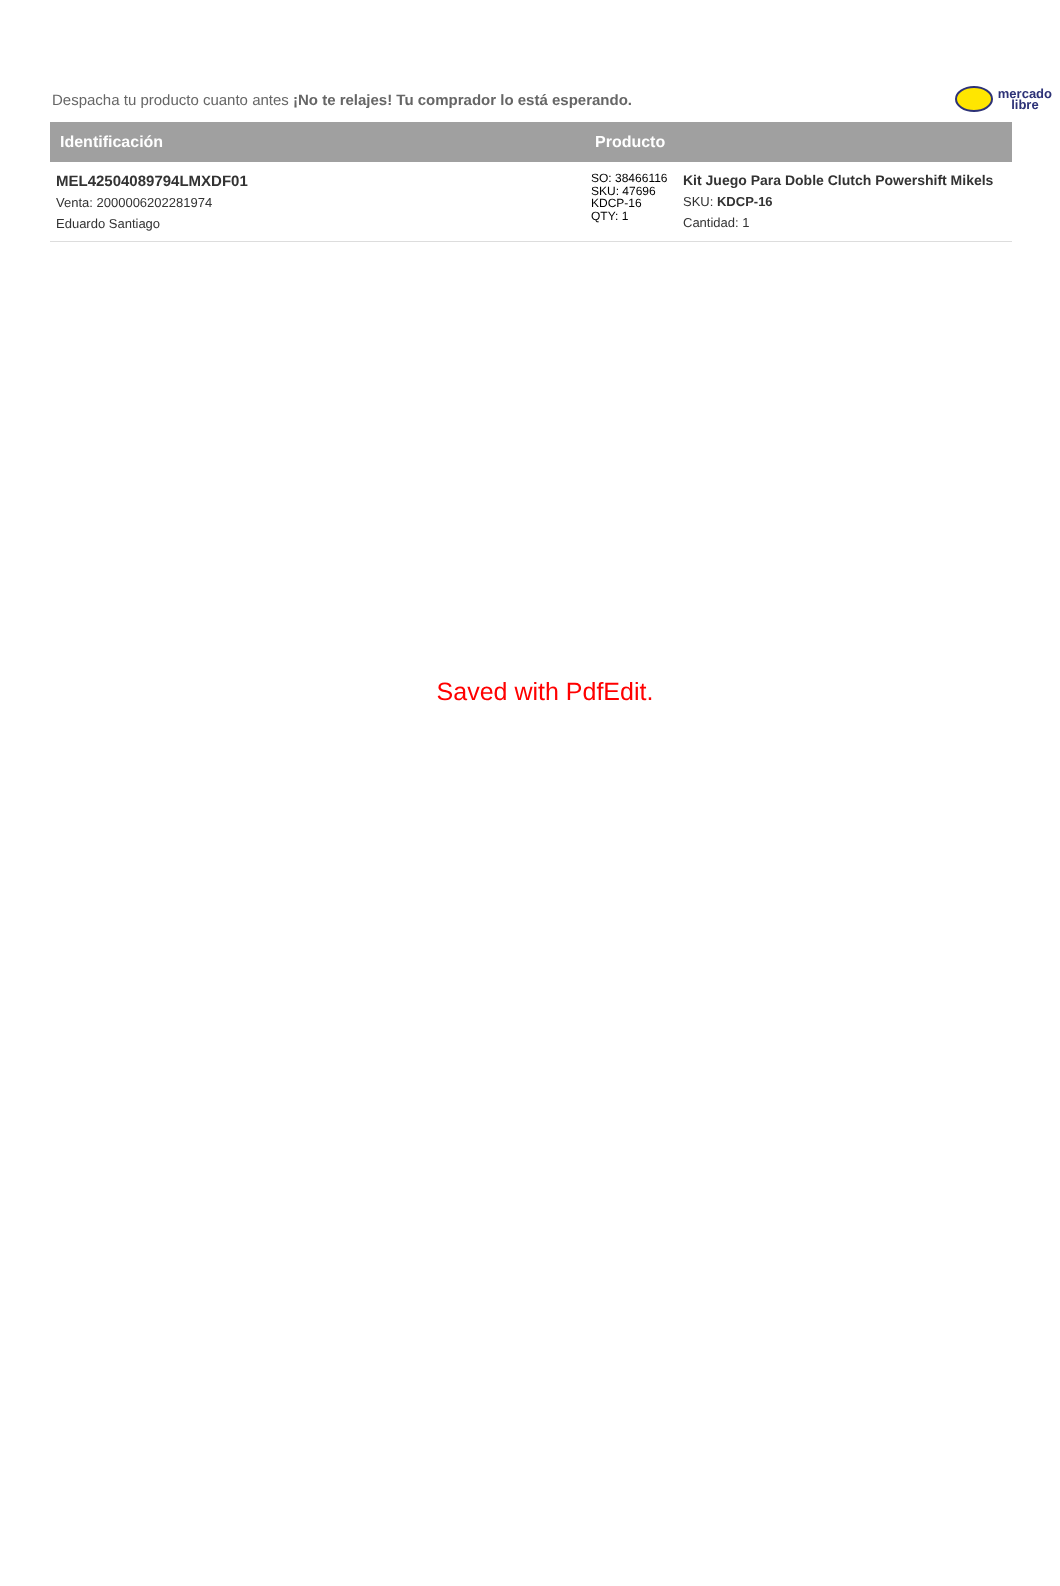Despacha tu producto cuanto antes ¡No te relajes! Tu comprador lo está esperando.
mercado
libre
| Identificación | Producto | |
| --- | --- | --- |
| MEL42504089794LMXDF01 Venta: 2000006202281974 Eduardo Santiago | SO: 38466116 SKU: 47696 KDCP-16 QTY: 1 | Kit Juego Para Doble Clutch Powershift Mikels SKU: KDCP-16 Cantidad: 1 |
Saved with PdfEdit.